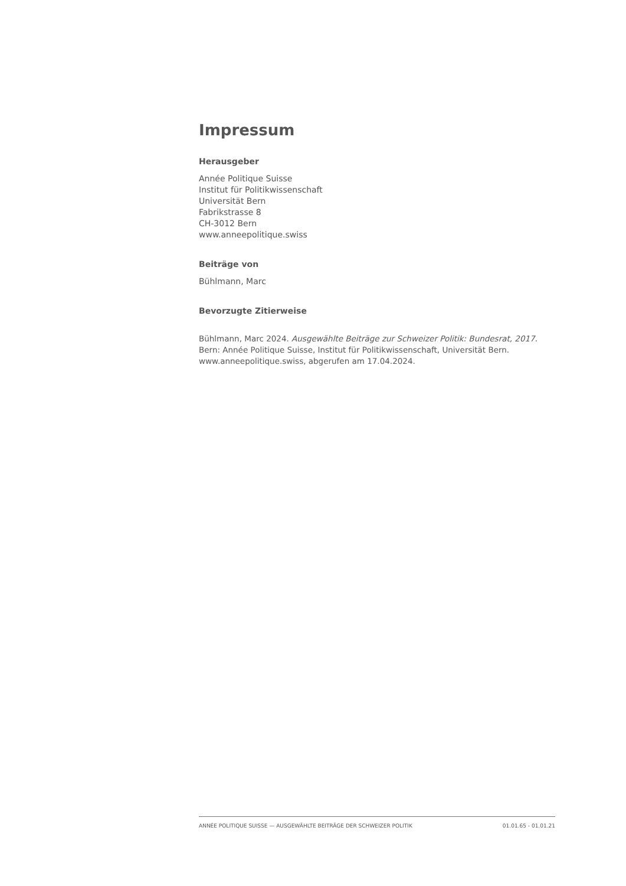Impressum
Herausgeber
Année Politique Suisse
Institut für Politikwissenschaft
Universität Bern
Fabrikstrasse 8
CH-3012 Bern
www.anneepolitique.swiss
Beiträge von
Bühlmann, Marc
Bevorzugte Zitierweise
Bühlmann, Marc 2024. Ausgewählte Beiträge zur Schweizer Politik: Bundesrat, 2017.
Bern: Année Politique Suisse, Institut für Politikwissenschaft, Universität Bern.
www.anneepolitique.swiss, abgerufen am 17.04.2024.
ANNÉE POLITIQUE SUISSE — AUSGEWÄHLTE BEITRÄGE DER SCHWEIZER POLITIK 01.01.65 - 01.01.21